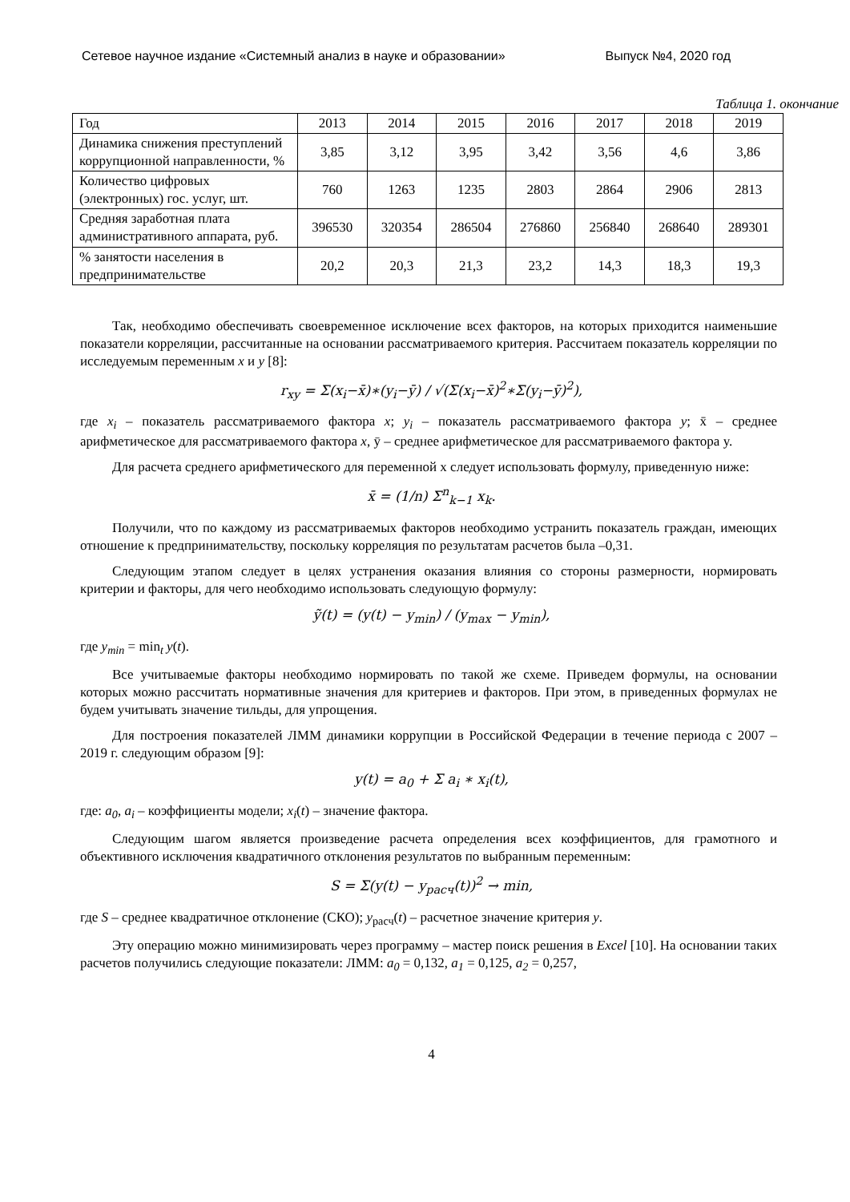Сетевое научное издание «Системный анализ в науке и образовании» Выпуск №4, 2020 год
Таблица 1. окончание
| Год | 2013 | 2014 | 2015 | 2016 | 2017 | 2018 | 2019 |
| Динамика снижения преступлений коррупционной направленности, % | 3,85 | 3,12 | 3,95 | 3,42 | 3,56 | 4,6 | 3,86 |
| Количество цифровых (электронных) гос. услуг, шт. | 760 | 1263 | 1235 | 2803 | 2864 | 2906 | 2813 |
| Средняя заработная плата административного аппарата, руб. | 396530 | 320354 | 286504 | 276860 | 256840 | 268640 | 289301 |
| % занятости населения в предпринимательстве | 20,2 | 20,3 | 21,3 | 23,2 | 14,3 | 18,3 | 19,3 |
Так, необходимо обеспечивать своевременное исключение всех факторов, на которых приходится наименьшие показатели корреляции, рассчитанные на основании рассматриваемого критерия. Рассчитаем показатель корреляции по исследуемым переменным x и y [8]:
r<sub>xy</sub> = Σ(x<sub>i</sub>−x̄)∗(y<sub>i</sub>−ȳ) / √(Σ(x<sub>i</sub>−x̄)<sup>2</sup>∗Σ(y<sub>i</sub>−ȳ)<sup>2</sup>),
где x<sub>i</sub> – показатель рассматриваемого фактора x; y<sub>i</sub> – показатель рассматриваемого фактора y; x̄ – среднее арифметическое для рассматриваемого фактора x, ȳ – среднее арифметическое для рассматриваемого фактора y.
Для расчета среднего арифметического для переменной x следует использовать формулу, приведенную ниже:
x̄ = (1/n) Σ<sup>n</sup><sub>k−1</sub> x<sub>k</sub>.
Получили, что по каждому из рассматриваемых факторов необходимо устранить показатель граждан, имеющих отношение к предпринимательству, поскольку корреляция по результатам расчетов была –0,31.
Следующим этапом следует в целях устранения оказания влияния со стороны размерности, нормировать критерии и факторы, для чего необходимо использовать следующую формулу:
ỹ(t) = (y(t) − y<sub>min</sub>) / (y<sub>max</sub> − y<sub>min</sub>),
где y<sub>min</sub> = min<sub>t</sub> y(t).
Все учитываемые факторы необходимо нормировать по такой же схеме. Приведем формулы, на основании которых можно рассчитать нормативные значения для критериев и факторов. При этом, в приведенных формулах не будем учитывать значение тильды, для упрощения.
Для построения показателей ЛММ динамики коррупции в Российской Федерации в течение периода с 2007 – 2019 г. следующим образом [9]:
y(t) = a<sub>0</sub> + Σ a<sub>i</sub> ∗ x<sub>i</sub>(t),
где: a<sub>0</sub>, a<sub>i</sub> – коэффициенты модели; x<sub>i</sub>(t) – значение фактора.
Следующим шагом является произведение расчета определения всех коэффициентов, для грамотного и объективного исключения квадратичного отклонения результатов по выбранным переменным:
S = Σ(y(t) − y<sub>расч</sub>(t))<sup>2</sup> → min,
где S – среднее квадратичное отклонение (СКО); y<sub>расч</sub>(t) – расчетное значение критерия y.
Эту операцию можно минимизировать через программу – мастер поиск решения в Excel [10]. На основании таких расчетов получились следующие показатели: ЛММ: a<sub>0</sub> = 0,132, a<sub>1</sub> = 0,125, a<sub>2</sub> = 0,257,
4